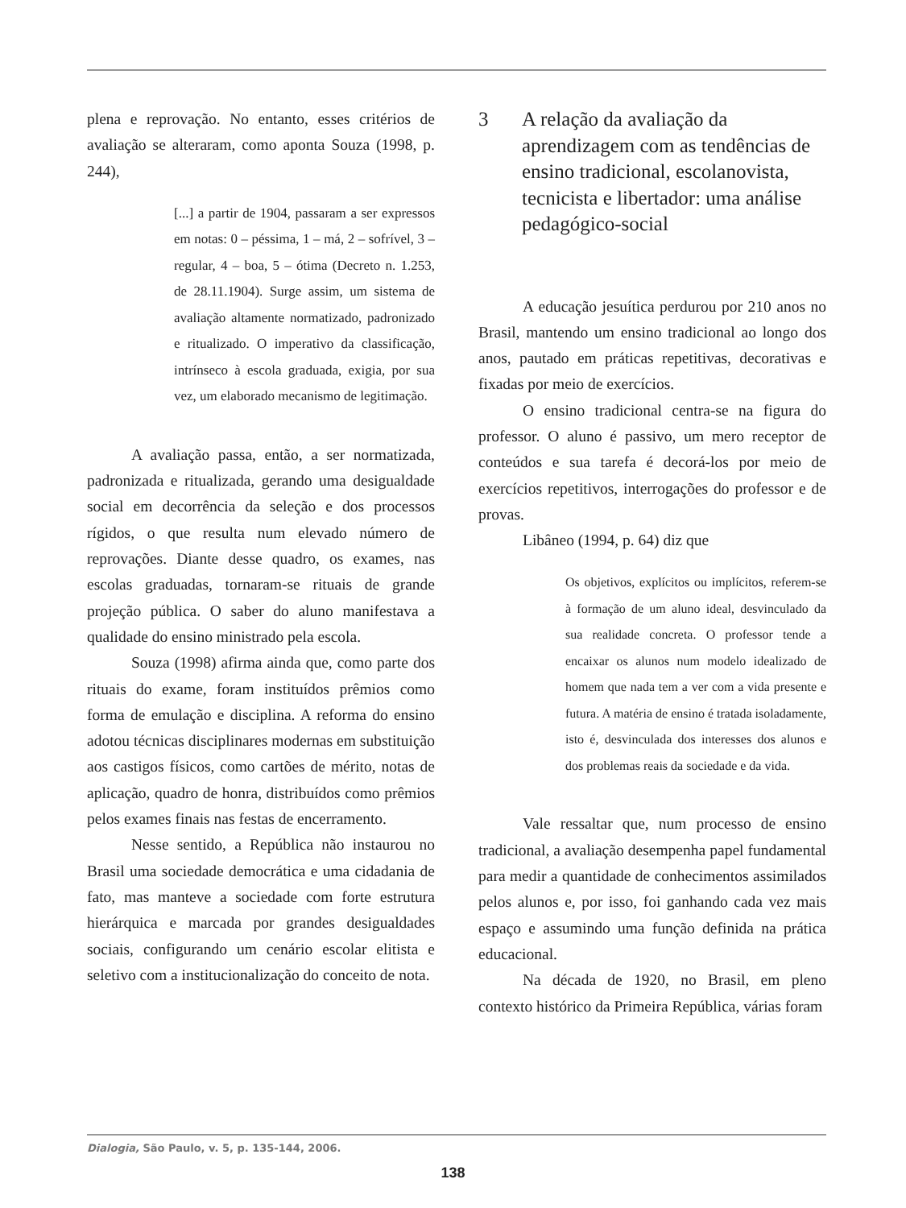plena e reprovação. No entanto, esses critérios de avaliação se alteraram, como aponta Souza (1998, p. 244),
[...] a partir de 1904, passaram a ser expressos em notas: 0 – péssima, 1 – má, 2 – sofrível, 3 – regular, 4 – boa, 5 – ótima (Decreto n. 1.253, de 28.11.1904). Surge assim, um sistema de avaliação altamente normatizado, padronizado e ritualizado. O imperativo da classificação, intrínseco à escola graduada, exigia, por sua vez, um elaborado mecanismo de legitimação.
A avaliação passa, então, a ser normatizada, padronizada e ritualizada, gerando uma desigualdade social em decorrência da seleção e dos processos rígidos, o que resulta num elevado número de reprovações. Diante desse quadro, os exames, nas escolas graduadas, tornaram-se rituais de grande projeção pública. O saber do aluno manifestava a qualidade do ensino ministrado pela escola.
Souza (1998) afirma ainda que, como parte dos rituais do exame, foram instituídos prêmios como forma de emulação e disciplina. A reforma do ensino adotou técnicas disciplinares modernas em substituição aos castigos físicos, como cartões de mérito, notas de aplicação, quadro de honra, distribuídos como prêmios pelos exames finais nas festas de encerramento.
Nesse sentido, a República não instaurou no Brasil uma sociedade democrática e uma cidadania de fato, mas manteve a sociedade com forte estrutura hierárquica e marcada por grandes desigualdades sociais, configurando um cenário escolar elitista e seletivo com a institucionalização do conceito de nota.
3 A relação da avaliação da aprendizagem com as tendências de ensino tradicional, escolanovista, tecnicista e libertador: uma análise pedagógico-social
A educação jesuítica perdurou por 210 anos no Brasil, mantendo um ensino tradicional ao longo dos anos, pautado em práticas repetitivas, decorativas e fixadas por meio de exercícios.
O ensino tradicional centra-se na figura do professor. O aluno é passivo, um mero receptor de conteúdos e sua tarefa é decorá-los por meio de exercícios repetitivos, interrogações do professor e de provas.
Libâneo (1994, p. 64) diz que
Os objetivos, explícitos ou implícitos, referem-se à formação de um aluno ideal, desvinculado da sua realidade concreta. O professor tende a encaixar os alunos num modelo idealizado de homem que nada tem a ver com a vida presente e futura. A matéria de ensino é tratada isoladamente, isto é, desvinculada dos interesses dos alunos e dos problemas reais da sociedade e da vida.
Vale ressaltar que, num processo de ensino tradicional, a avaliação desempenha papel fundamental para medir a quantidade de conhecimentos assimilados pelos alunos e, por isso, foi ganhando cada vez mais espaço e assumindo uma função definida na prática educacional.
Na década de 1920, no Brasil, em pleno contexto histórico da Primeira República, várias foram
Dialogia, São Paulo, v. 5, p. 135-144, 2006.
138